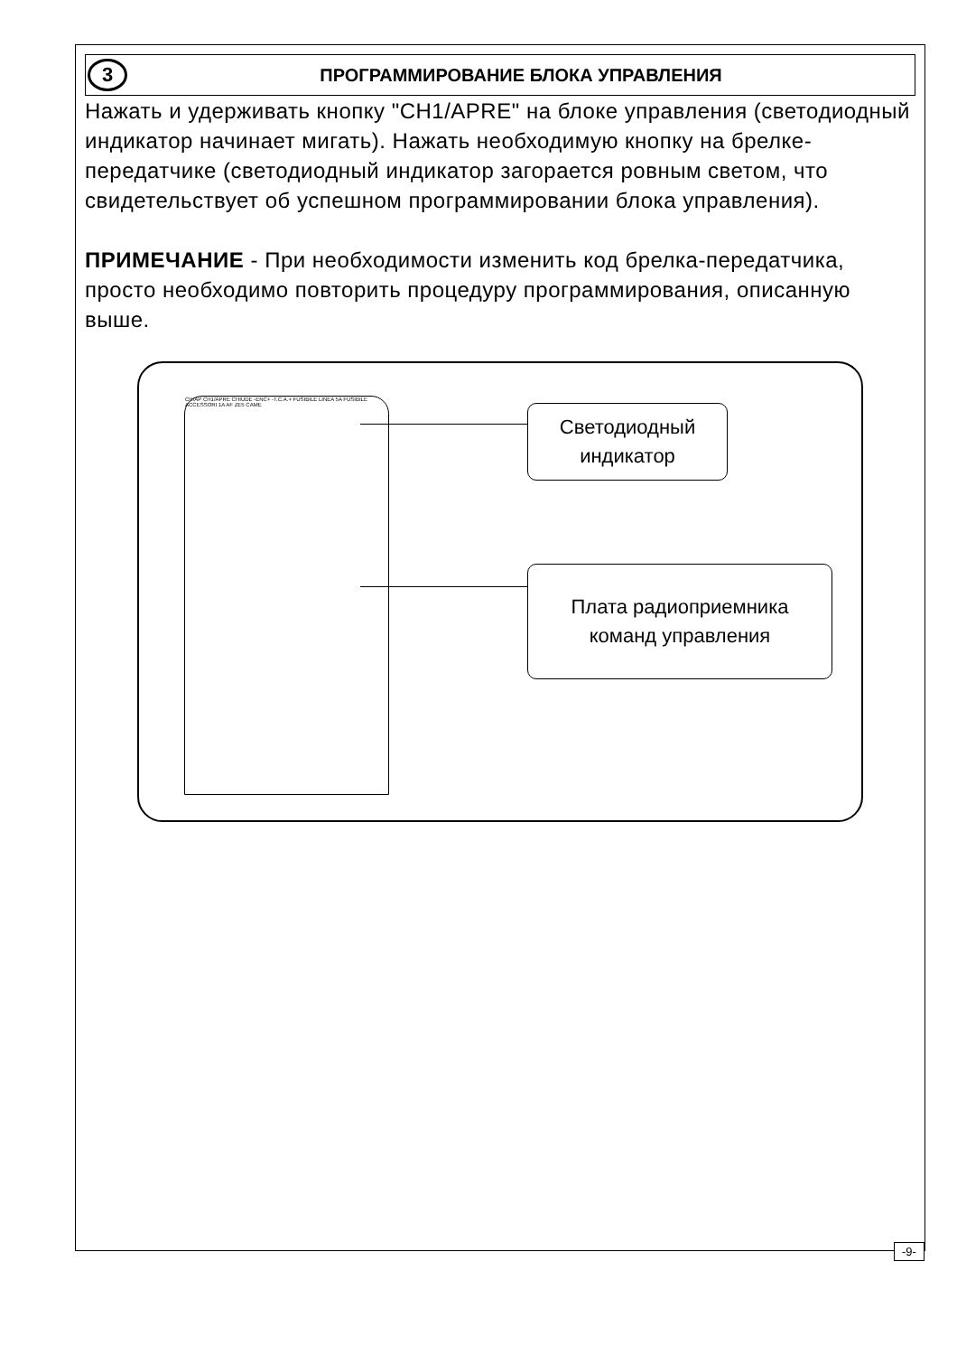3
ПРОГРАММИРОВАНИЕ БЛОКА УПРАВЛЕНИЯ
Нажать и удерживать кнопку "CH1/APRE" на блоке управления (светодиодный индикатор начинает мигать). Нажать необходимую кнопку на брелке-передатчике (светодиодный индикатор загорается ровным светом, что свидетельствует об успешном программировании блока управления).
ПРИМЕЧАНИЕ - При необходимости изменить код брелка-передатчика, просто необходимо повторить процедуру программирования, описанную выше.
CH/AP CH1/APRE CHIUDE -ENC+ -T.C.A.+ FUSIBILE LINEA 5A FUSIBILE ACCESSORI 1A AF ZE5 CAME
Светодиодный
индикатор
Плата радиоприемника
команд управления
-9-